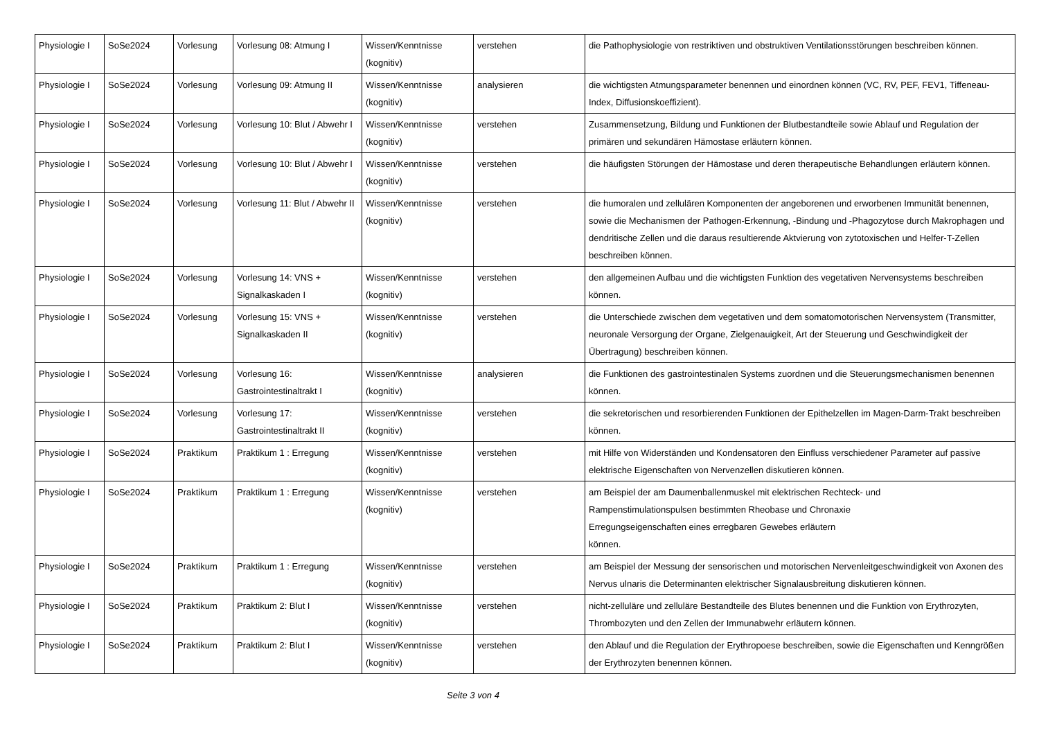| Physiologie I | SoSe2024 | Vorlesung | Vorlesung 08: Atmung I | Wissen/Kenntnisse (kognitiv) | verstehen | die Pathophysiologie von restriktiven und obstruktiven Ventilationsstörungen beschreiben können. |
| Physiologie I | SoSe2024 | Vorlesung | Vorlesung 09: Atmung II | Wissen/Kenntnisse (kognitiv) | analysieren | die wichtigsten Atmungsparameter benennen und einordnen können (VC, RV, PEF, FEV1, Tiffeneau-Index, Diffusionskoeffizient). |
| Physiologie I | SoSe2024 | Vorlesung | Vorlesung 10: Blut / Abwehr I | Wissen/Kenntnisse (kognitiv) | verstehen | Zusammensetzung, Bildung und Funktionen der Blutbestandteile sowie Ablauf und Regulation der primären und sekundären Hämostase erläutern können. |
| Physiologie I | SoSe2024 | Vorlesung | Vorlesung 10: Blut / Abwehr I | Wissen/Kenntnisse (kognitiv) | verstehen | die häufigsten Störungen der Hämostase und deren therapeutische Behandlungen erläutern können. |
| Physiologie I | SoSe2024 | Vorlesung | Vorlesung 11: Blut / Abwehr II | Wissen/Kenntnisse (kognitiv) | verstehen | die humoralen und zellulären Komponenten der angeborenen und erworbenen Immunität benennen, sowie die Mechanismen der Pathogen-Erkennung, -Bindung und -Phagozytose durch Makrophagen und dendritische Zellen und die daraus resultierende Aktvierung von zytotoxischen und Helfer-T-Zellen beschreiben können. |
| Physiologie I | SoSe2024 | Vorlesung | Vorlesung 14: VNS + Signalkaskaden I | Wissen/Kenntnisse (kognitiv) | verstehen | den allgemeinen Aufbau und die wichtigsten Funktion des vegetativen Nervensystems beschreiben können. |
| Physiologie I | SoSe2024 | Vorlesung | Vorlesung 15: VNS + Signalkaskaden II | Wissen/Kenntnisse (kognitiv) | verstehen | die Unterschiede zwischen dem vegetativen und dem somatomotorischen Nervensystem (Transmitter, neuronale Versorgung der Organe, Zielgenauigkeit, Art der Steuerung und Geschwindigkeit der Übertragung) beschreiben können. |
| Physiologie I | SoSe2024 | Vorlesung | Vorlesung 16: Gastrointestinaltrakt I | Wissen/Kenntnisse (kognitiv) | analysieren | die Funktionen des gastrointestinalen Systems zuordnen und die Steuerungsmechanismen benennen können. |
| Physiologie I | SoSe2024 | Vorlesung | Vorlesung 17: Gastrointestinaltrakt II | Wissen/Kenntnisse (kognitiv) | verstehen | die sekretorischen und resorbierenden Funktionen der Epithelzellen im Magen-Darm-Trakt beschreiben können. |
| Physiologie I | SoSe2024 | Praktikum | Praktikum 1 : Erregung | Wissen/Kenntnisse (kognitiv) | verstehen | mit Hilfe von Widerständen und Kondensatoren den Einfluss verschiedener Parameter auf passive elektrische Eigenschaften von Nervenzellen diskutieren können. |
| Physiologie I | SoSe2024 | Praktikum | Praktikum 1 : Erregung | Wissen/Kenntnisse (kognitiv) | verstehen | am Beispiel der am Daumenballenmuskel mit elektrischen Rechteck- und Rampenstimulationspulsen bestimmten Rheobase und Chronaxie Erregungseigenschaften eines erregbaren Gewebes erläutern können. |
| Physiologie I | SoSe2024 | Praktikum | Praktikum 1 : Erregung | Wissen/Kenntnisse (kognitiv) | verstehen | am Beispiel der Messung der sensorischen und motorischen Nervenleitgeschwindigkeit von Axonen des Nervus ulnaris die Determinanten elektrischer Signalausbreitung diskutieren können. |
| Physiologie I | SoSe2024 | Praktikum | Praktikum 2: Blut I | Wissen/Kenntnisse (kognitiv) | verstehen | nicht-zelluläre und zelluläre Bestandteile des Blutes benennen und die Funktion von Erythrozyten, Thrombozyten und den Zellen der Immunabwehr erläutern können. |
| Physiologie I | SoSe2024 | Praktikum | Praktikum 2: Blut I | Wissen/Kenntnisse (kognitiv) | verstehen | den Ablauf und die Regulation der Erythropoese beschreiben, sowie die Eigenschaften und Kenngrößen der Erythrozyten benennen können. |
Seite 3 von 4